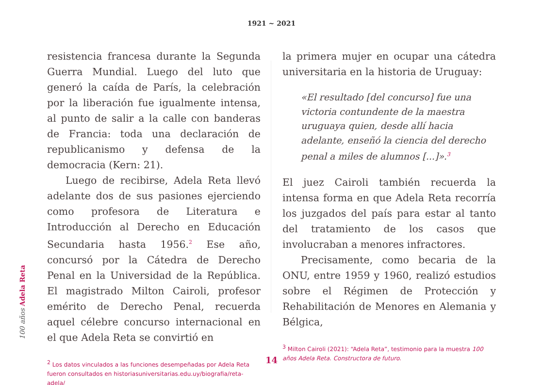1921 ~ 2021
resistencia francesa durante la Segunda Guerra Mundial. Luego del luto que generó la caída de París, la celebración por la liberación fue igualmente intensa, al punto de salir a la calle con banderas de Francia: toda una declaración de republicanismo y defensa de la democracia (Kern: 21).
Luego de recibirse, Adela Reta llevó adelante dos de sus pasiones ejerciendo como profesora de Literatura e Introducción al Derecho en Educación Secundaria hasta 1956.<sup>2</sup> Ese año, concursó por la Cátedra de Derecho Penal en la Universidad de la República. El magistrado Milton Cairoli, profesor emérito de Derecho Penal, recuerda aquel célebre concurso internacional en el que Adela Reta se convirtió en
<sup>2</sup> Los datos vinculados a las funciones desempeñadas por Adela Reta fueron consultados en historiasuniversitarias.edu.uy/biografia/reta-adela/
la primera mujer en ocupar una cátedra universitaria en la historia de Uruguay:
«El resultado [del concurso] fue una victoria contundente de la maestra uruguaya quien, desde allí hacia adelante, enseñó la ciencia del derecho penal a miles de alumnos [...]».<sup>3</sup>
El juez Cairoli también recuerda la intensa forma en que Adela Reta recorría los juzgados del país para estar al tanto del tratamiento de los casos que involucraban a menores infractores.
Precisamente, como becaria de la ONU, entre 1959 y 1960, realizó estudios sobre el Régimen de Protección y Rehabilitación de Menores en Alemania y Bélgica,
<sup>3</sup> Milton Cairoli (2021): “Adela Reta”, testimonio para la muestra 100 años Adela Reta. Constructora de futuro.
100 años Adela Reta
14